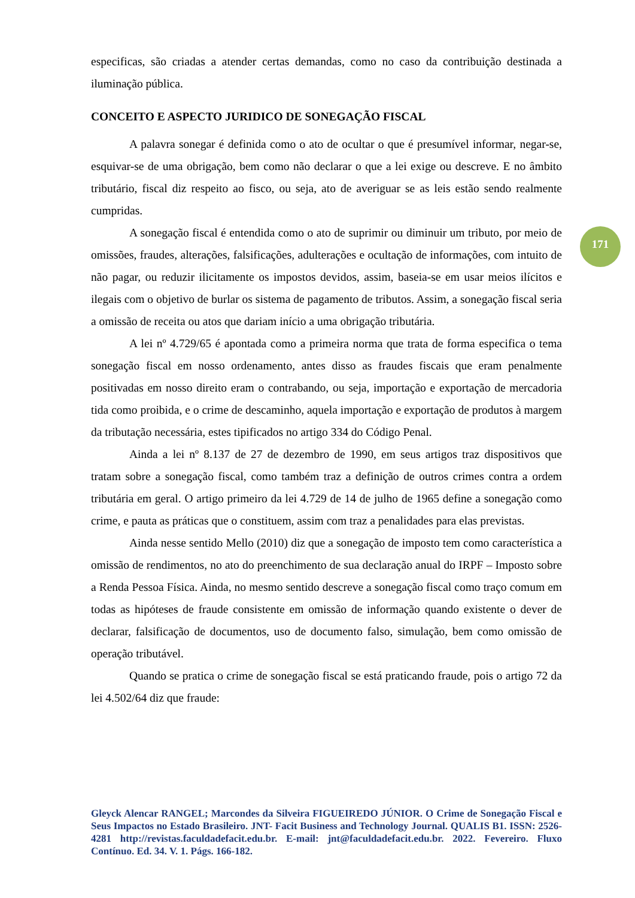171
especificas, são criadas a atender certas demandas, como no caso da contribuição destinada a iluminação pública.
CONCEITO E ASPECTO JURIDICO DE SONEGAÇÃO FISCAL
A palavra sonegar é definida como o ato de ocultar o que é presumível informar, negar-se, esquivar-se de uma obrigação, bem como não declarar o que a lei exige ou descreve. E no âmbito tributário, fiscal diz respeito ao fisco, ou seja, ato de averiguar se as leis estão sendo realmente cumpridas.
A sonegação fiscal é entendida como o ato de suprimir ou diminuir um tributo, por meio de omissões, fraudes, alterações, falsificações, adulterações e ocultação de informações, com intuito de não pagar, ou reduzir ilicitamente os impostos devidos, assim, baseia-se em usar meios ilícitos e ilegais com o objetivo de burlar os sistema de pagamento de tributos. Assim, a sonegação fiscal seria a omissão de receita ou atos que dariam início a uma obrigação tributária.
A lei nº 4.729/65 é apontada como a primeira norma que trata de forma especifica o tema sonegação fiscal em nosso ordenamento, antes disso as fraudes fiscais que eram penalmente positivadas em nosso direito eram o contrabando, ou seja, importação e exportação de mercadoria tida como proibida, e o crime de descaminho, aquela importação e exportação de produtos à margem da tributação necessária, estes tipificados no artigo 334 do Código Penal.
Ainda a lei nº 8.137 de 27 de dezembro de 1990, em seus artigos traz dispositivos que tratam sobre a sonegação fiscal, como também traz a definição de outros crimes contra a ordem tributária em geral. O artigo primeiro da lei 4.729 de 14 de julho de 1965 define a sonegação como crime, e pauta as práticas que o constituem, assim com traz a penalidades para elas previstas.
Ainda nesse sentido Mello (2010) diz que a sonegação de imposto tem como característica a omissão de rendimentos, no ato do preenchimento de sua declaração anual do IRPF – Imposto sobre a Renda Pessoa Física. Ainda, no mesmo sentido descreve a sonegação fiscal como traço comum em todas as hipóteses de fraude consistente em omissão de informação quando existente o dever de declarar, falsificação de documentos, uso de documento falso, simulação, bem como omissão de operação tributável.
Quando se pratica o crime de sonegação fiscal se está praticando fraude, pois o artigo 72 da lei 4.502/64 diz que fraude:
Gleyck Alencar RANGEL; Marcondes da Silveira FIGUEIREDO JÚNIOR. O Crime de Sonegação Fiscal e Seus Impactos no Estado Brasileiro. JNT- Facit Business and Technology Journal. QUALIS B1. ISSN: 2526-4281 http://revistas.faculdadefacit.edu.br. E-mail: jnt@faculdadefacit.edu.br. 2022. Fevereiro. Fluxo Contínuo. Ed. 34. V. 1. Págs. 166-182.